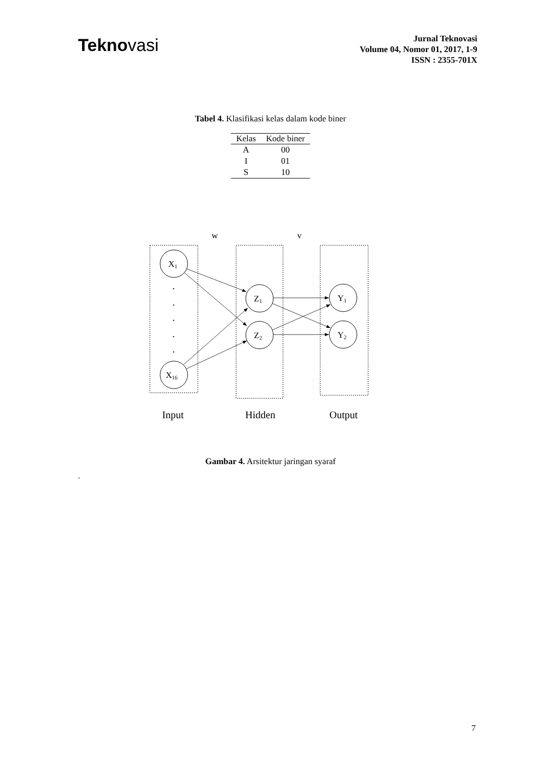Teknovasi
Jurnal Teknovasi
Volume 04, Nomor 01, 2017, 1-9
ISSN : 2355-701X
Tabel 4. Klasifikasi kelas dalam kode biner
| Kelas | Kode biner |
| --- | --- |
| A | 00 |
| I | 01 |
| S | 10 |
w
v
X1
X16
Z1
Z2
Y1
Y2
.
.
.
.
.
Input
Hidden
Output
Gambar 4. Arsitektur jaringan syaraf
.
7